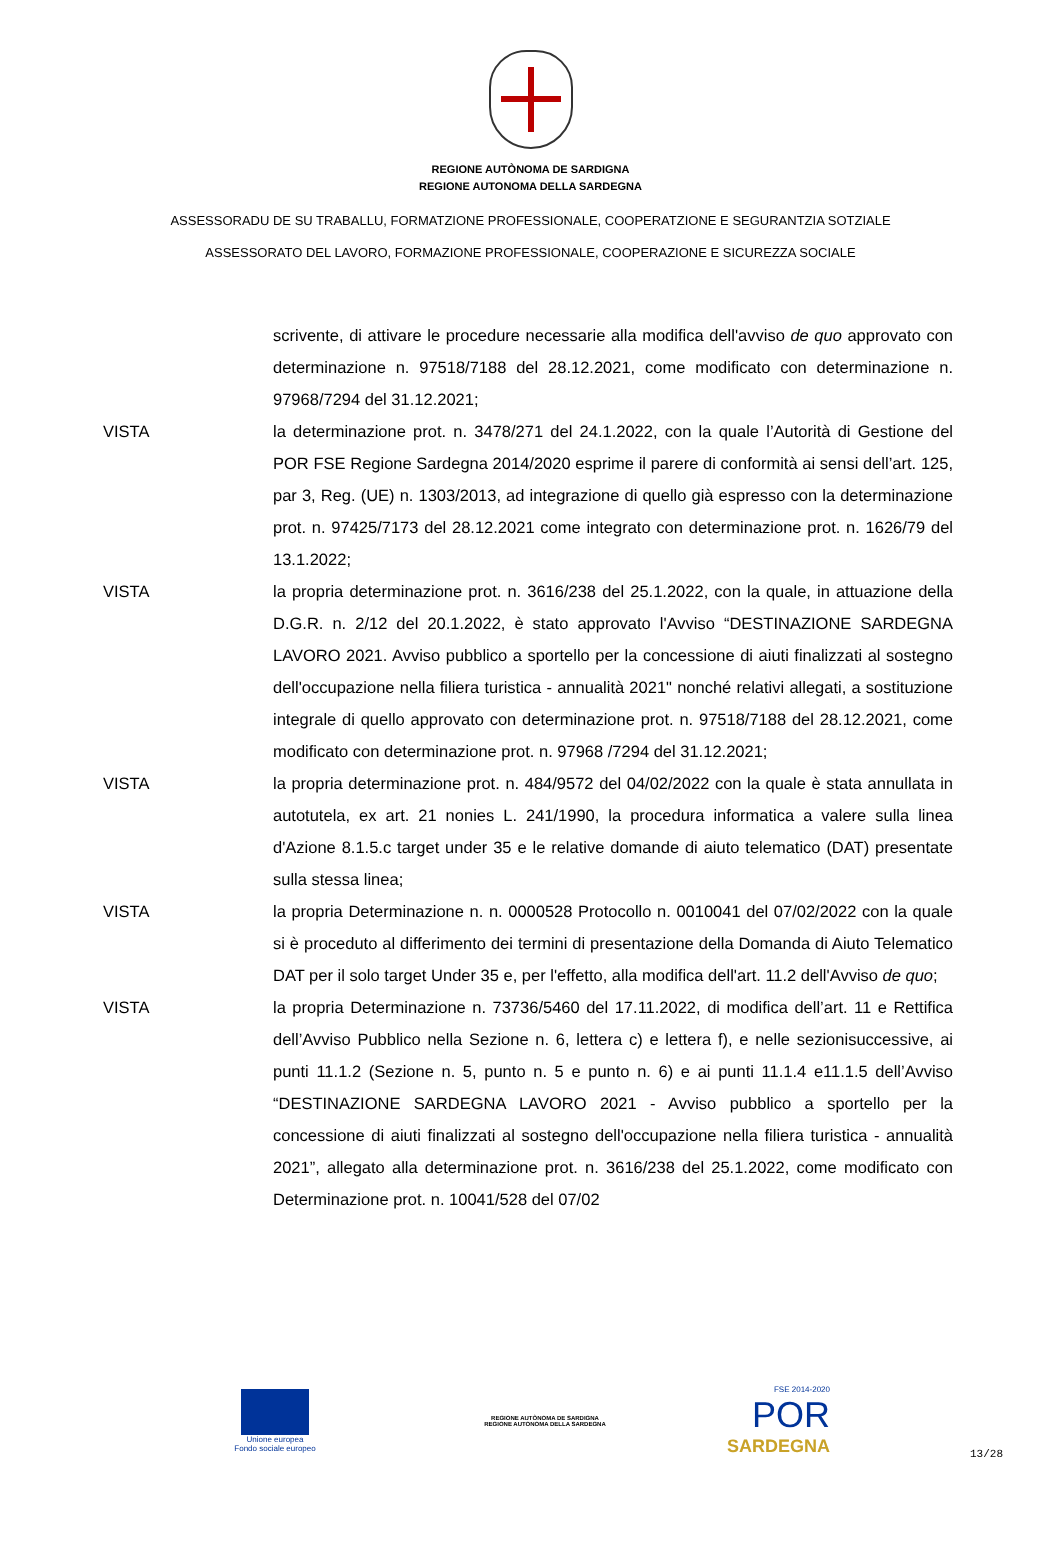REGIONE AUTÒNOMA DE SARDIGNA
REGIONE AUTONOMA DELLA SARDEGNA
ASSESSORADU DE SU TRABALLU, FORMATZIONE PROFESSIONALE, COOPERATZIONE E SEGURANTZIA SOTZIALE
ASSESSORATO DEL LAVORO, FORMAZIONE PROFESSIONALE, COOPERAZIONE E SICUREZZA SOCIALE
scrivente, di attivare le procedure necessarie alla modifica dell'avviso de quo approvato con determinazione n. 97518/7188 del 28.12.2021, come modificato con determinazione n. 97968/7294 del 31.12.2021;
VISTA la determinazione prot. n. 3478/271 del 24.1.2022, con la quale l’Autorità di Gestione del POR FSE Regione Sardegna 2014/2020 esprime il parere di conformità ai sensi dell’art. 125, par 3, Reg. (UE) n. 1303/2013, ad integrazione di quello già espresso con la determinazione prot. n. 97425/7173 del 28.12.2021 come integrato con determinazione prot. n. 1626/79 del 13.1.2022;
VISTA la propria determinazione prot. n. 3616/238 del 25.1.2022, con la quale, in attuazione della D.G.R. n. 2/12 del 20.1.2022, è stato approvato l'Avviso “DESTINAZIONE SARDEGNA LAVORO 2021. Avviso pubblico a sportello per la concessione di aiuti finalizzati al sostegno dell'occupazione nella filiera turistica - annualità 2021" nonché relativi allegati, a sostituzione integrale di quello approvato con determinazione prot. n. 97518/7188 del 28.12.2021, come modificato con determinazione prot. n. 97968 /7294 del 31.12.2021;
VISTA la propria determinazione prot. n. 484/9572 del 04/02/2022 con la quale è stata annullata in autotutela, ex art. 21 nonies L. 241/1990, la procedura informatica a valere sulla linea d'Azione 8.1.5.c target under 35 e le relative domande di aiuto telematico (DAT) presentate sulla stessa linea;
VISTA la propria Determinazione n. n. 0000528 Protocollo n. 0010041 del 07/02/2022 con la quale si è proceduto al differimento dei termini di presentazione della Domanda di Aiuto Telematico DAT per il solo target Under 35 e, per l'effetto, alla modifica dell'art. 11.2 dell'Avviso de quo;
VISTA la propria Determinazione n. 73736/5460 del 17.11.2022, di modifica dell’art. 11 e Rettifica dell’Avviso Pubblico nella Sezione n. 6, lettera c) e lettera f), e nelle sezionisuccessive, ai punti 11.1.2 (Sezione n. 5, punto n. 5 e punto n. 6) e ai punti 11.1.4 e11.1.5 dell’Avviso “DESTINAZIONE SARDEGNA LAVORO 2021 - Avviso pubblico a sportello per la concessione di aiuti finalizzati al sostegno dell'occupazione nella filiera turistica - annualità 2021”, allegato alla determinazione prot. n. 3616/238 del 25.1.2022, come modificato con Determinazione prot. n. 10041/528 del 07/02
Unione europea
Fondo sociale europeo
REGIONE AUTÒNOMA DE SARDIGNA
REGIONE AUTONOMA DELLA SARDEGNA
FSE 2014-2020
POR
SARDEGNA
13/28